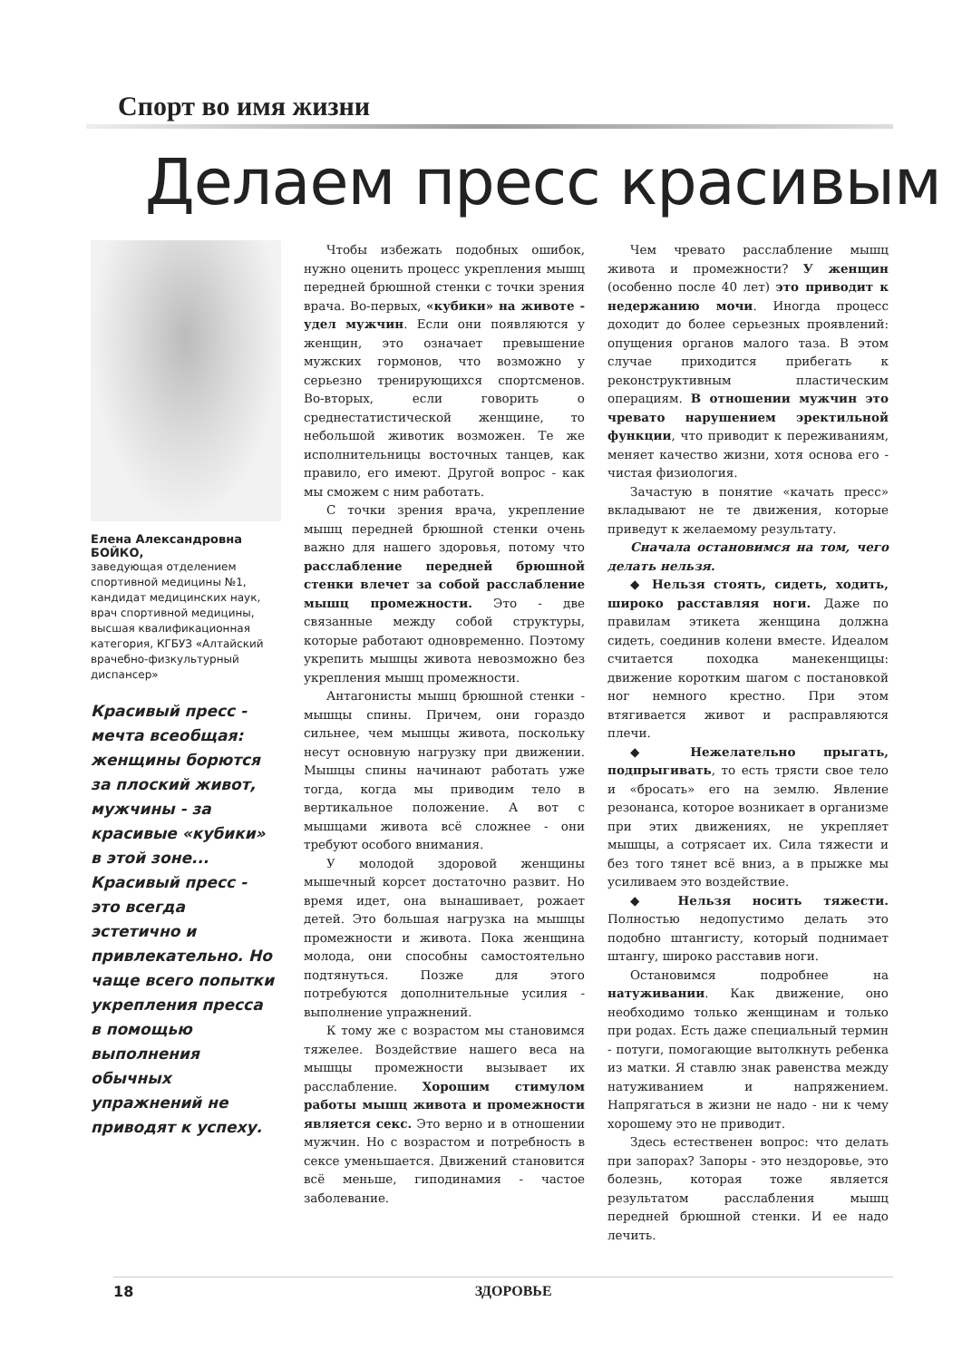Спорт во имя жизни
Делаем пресс красивым
Елена Александровна
БОЙКО,
заведующая отделением спортивной медицины №1, кандидат медицинских наук, врач спортивной медицины, высшая квалификационная категория, КГБУЗ «Алтайский врачебно-физкультурный диспансер»
Красивый пресс - мечта всеобщая: женщины борются за плоский живот, мужчины - за красивые «кубики» в этой зоне... Красивый пресс - это всегда эстетично и привлекательно. Но чаще всего попытки укрепления пресса в помощью выполнения обычных упражнений не приводят к успеху.
Чтобы избежать подобных ошибок, нужно оценить процесс укрепления мышц передней брюшной стенки с точки зрения врача. Во-первых, «кубики» на животе - удел мужчин. Если они появляются у женщин, это означает превышение мужских гормонов, что возможно у серьезно тренирующихся спортсменов. Во-вторых, если говорить о среднестатистической женщине, то небольшой животик возможен. Те же исполнительницы восточных танцев, как правило, его имеют. Другой вопрос - как мы сможем с ним работать.
С точки зрения врача, укрепление мышц передней брюшной стенки очень важно для нашего здоровья, потому что расслабление передней брюшной стенки влечет за собой расслабление мышц промежности. Это - две связанные между собой структуры, которые работают одновременно. Поэтому укрепить мышцы живота невозможно без укрепления мышц промежности.
Антагонисты мышц брюшной стенки - мышцы спины. Причем, они гораздо сильнее, чем мышцы живота, поскольку несут основную нагрузку при движении. Мышцы спины начинают работать уже тогда, когда мы приводим тело в вертикальное положение. А вот с мышцами живота всё сложнее - они требуют особого внимания.
У молодой здоровой женщины мышечный корсет достаточно развит. Но время идет, она вынашивает, рожает детей. Это большая нагрузка на мышцы промежности и живота. Пока женщина молода, они способны самостоятельно подтянуться. Позже для этого потребуются дополнительные усилия - выполнение упражнений.
К тому же с возрастом мы становимся тяжелее. Воздействие нашего веса на мышцы промежности вызывает их расслабление. Хорошим стимулом работы мышц живота и промежности является секс. Это верно и в отношении мужчин. Но с возрастом и потребность в сексе уменьшается. Движений становится всё меньше, гиподинамия - частое заболевание.
Чем чревато расслабление мышц живота и промежности? У женщин (особенно после 40 лет) это приводит к недержанию мочи. Иногда процесс доходит до более серьезных проявлений: опущения органов малого таза. В этом случае приходится прибегать к реконструктивным пластическим операциям. В отношении мужчин это чревато нарушением эректильной функции, что приводит к переживаниям, меняет качество жизни, хотя основа его - чистая физиология.
Зачастую в понятие «качать пресс» вкладывают не те движения, которые приведут к желаемому результату.
Сначала остановимся на том, чего делать нельзя.
◆ Нельзя стоять, сидеть, ходить, широко расставляя ноги. Даже по правилам этикета женщина должна сидеть, соединив колени вместе. Идеалом считается походка манекенщицы: движение коротким шагом с постановкой ног немного крестно. При этом втягивается живот и расправляются плечи.
◆ Нежелательно прыгать, подпрыгивать, то есть трясти свое тело и «бросать» его на землю. Явление резонанса, которое возникает в организме при этих движениях, не укрепляет мышцы, а сотрясает их. Сила тяжести и без того тянет всё вниз, а в прыжке мы усиливаем это воздействие.
◆ Нельзя носить тяжести. Полностью недопустимо делать это подобно штангисту, который поднимает штангу, широко расставив ноги.
Остановимся подробнее на натуживании. Как движение, оно необходимо только женщинам и только при родах. Есть даже специальный термин - потуги, помогающие вытолкнуть ребенка из матки. Я ставлю знак равенства между натуживанием и напряжением. Напрягаться в жизни не надо - ни к чему хорошему это не приводит.
Здесь естественен вопрос: что делать при запорах? Запоры - это нездоровье, это болезнь, которая тоже является результатом расслабления мышц передней брюшной стенки. И ее надо лечить.
18 ЗДОРОВЬЕ